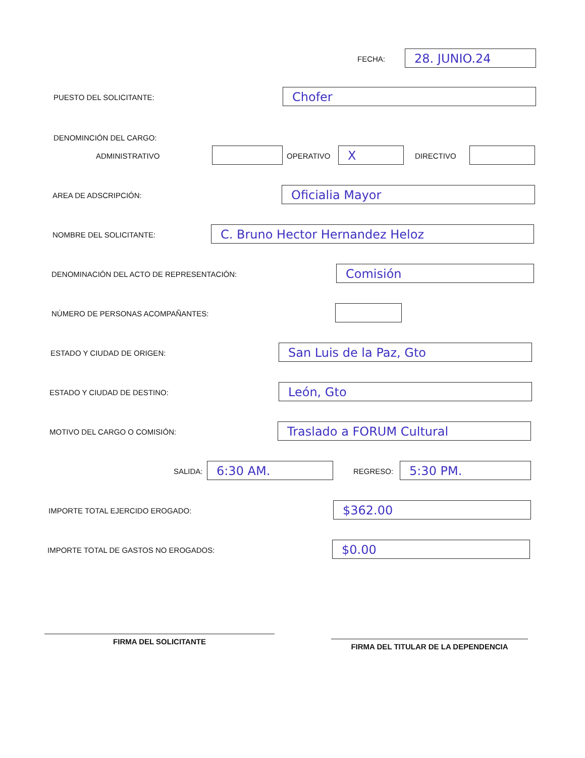FECHA: 28. JUNIO.24
PUESTO DEL SOLICITANTE: Chofer
DENOMINCIÓN DEL CARGO:
ADMINISTRATIVO OPERATIVO X DIRECTIVO
AREA DE ADSCRIPCIÓN: Oficialia Mayor
NOMBRE DEL SOLICITANTE: C. Bruno Hector Hernandez Heloz
DENOMINACIÓN DEL ACTO DE REPRESENTACIÓN:
Comisión
NÚMERO DE PERSONAS ACOMPAÑANTES:
ESTADO Y CIUDAD DE ORIGEN: San Luis de la Paz, Gto
ESTADO Y CIUDAD DE DESTINO: León, Gto
MOTIVO DEL CARGO O COMISIÓN: Traslado a FORUM Cultural
SALIDA: 6:30 AM. REGRESO: 5:30 PM.
IMPORTE TOTAL EJERCIDO EROGADO:
$362.00
IMPORTE TOTAL DE GASTOS NO EROGADOS:
$0.00
FIRMA DEL SOLICITANTE
FIRMA DEL TITULAR DE LA DEPENDENCIA